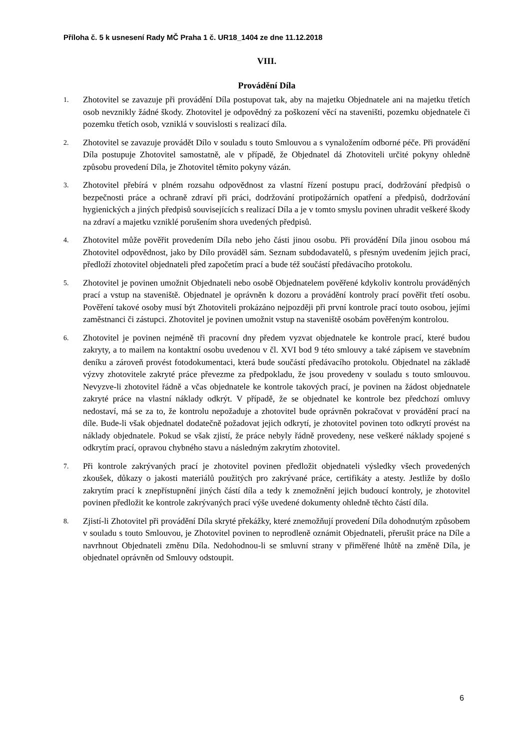Příloha č. 5 k usnesení Rady MČ Praha 1 č. UR18_1404 ze dne 11.12.2018
VIII.
Provádění Díla
1.
Zhotovitel se zavazuje při provádění Díla postupovat tak, aby na majetku Objednatele ani na majetku třetích osob nevznikly žádné škody. Zhotovitel je odpovědný za poškození věcí na staveništi, pozemku objednatele či pozemku třetích osob, vzniklá v souvislosti s realizací díla.
2.
Zhotovitel se zavazuje provádět Dílo v souladu s touto Smlouvou a s vynaložením odborné péče. Při provádění Díla postupuje Zhotovitel samostatně, ale v případě, že Objednatel dá Zhotoviteli určité pokyny ohledně způsobu provedení Díla, je Zhotovitel těmito pokyny vázán.
3.
Zhotovitel přebírá v plném rozsahu odpovědnost za vlastní řízení postupu prací, dodržování předpisů o bezpečnosti práce a ochraně zdraví při práci, dodržování protipožárních opatření a předpisů, dodržování hygienických a jiných předpisů souvisejících s realizací Díla a je v tomto smyslu povinen uhradit veškeré škody na zdraví a majetku vzniklé porušením shora uvedených předpisů.
4.
Zhotovitel může pověřit provedením Díla nebo jeho části jinou osobu. Při provádění Díla jinou osobou má Zhotovitel odpovědnost, jako by Dílo prováděl sám. Seznam subdodavatelů, s přesným uvedením jejich prací, předloží zhotovitel objednateli před započetím prací a bude též součástí předávacího protokolu.
5.
Zhotovitel je povinen umožnit Objednateli nebo osobě Objednatelem pověřené kdykoliv kontrolu prováděných prací a vstup na staveniště. Objednatel je oprávněn k dozoru a provádění kontroly prací pověřit třetí osobu. Pověření takové osoby musí být Zhotoviteli prokázáno nejpozději při první kontrole prací touto osobou, jejími zaměstnanci či zástupci. Zhotovitel je povinen umožnit vstup na staveniště osobám pověřeným kontrolou.
6.
Zhotovitel je povinen nejméně tři pracovní dny předem vyzvat objednatele ke kontrole prací, které budou zakryty, a to mailem na kontaktní osobu uvedenou v čl. XVI bod 9 této smlouvy a také zápisem ve stavebním deníku a zároveň provést fotodokumentaci, která bude součástí předávacího protokolu. Objednatel na základě výzvy zhotovitele zakryté práce převezme za předpokladu, že jsou provedeny v souladu s touto smlouvou. Nevyzve-li zhotovitel řádně a včas objednatele ke kontrole takových prací, je povinen na žádost objednatele zakryté práce na vlastní náklady odkrýt. V případě, že se objednatel ke kontrole bez předchozí omluvy nedostaví, má se za to, že kontrolu nepožaduje a zhotovitel bude oprávněn pokračovat v provádění prací na díle. Bude-li však objednatel dodatečně požadovat jejich odkrytí, je zhotovitel povinen toto odkrytí provést na náklady objednatele. Pokud se však zjistí, že práce nebyly řádně provedeny, nese veškeré náklady spojené s odkrytím prací, opravou chybného stavu a následným zakrytím zhotovitel.
7.
Při kontrole zakrývaných prací je zhotovitel povinen předložit objednateli výsledky všech provedených zkoušek, důkazy o jakosti materiálů použitých pro zakrývané práce, certifikáty a atesty. Jestliže by došlo zakrytím prací k znepřístupnění jiných částí díla a tedy k znemožnění jejich budoucí kontroly, je zhotovitel povinen předložit ke kontrole zakrývaných prací výše uvedené dokumenty ohledně těchto částí díla.
8.
Zjistí-li Zhotovitel při provádění Díla skryté překážky, které znemožňují provedení Díla dohodnutým způsobem v souladu s touto Smlouvou, je Zhotovitel povinen to neprodleně oznámit Objednateli, přerušit práce na Díle a navrhnout Objednateli změnu Díla. Nedohodnou-li se smluvní strany v přiměřené lhůtě na změně Díla, je objednatel oprávněn od Smlouvy odstoupit.
6